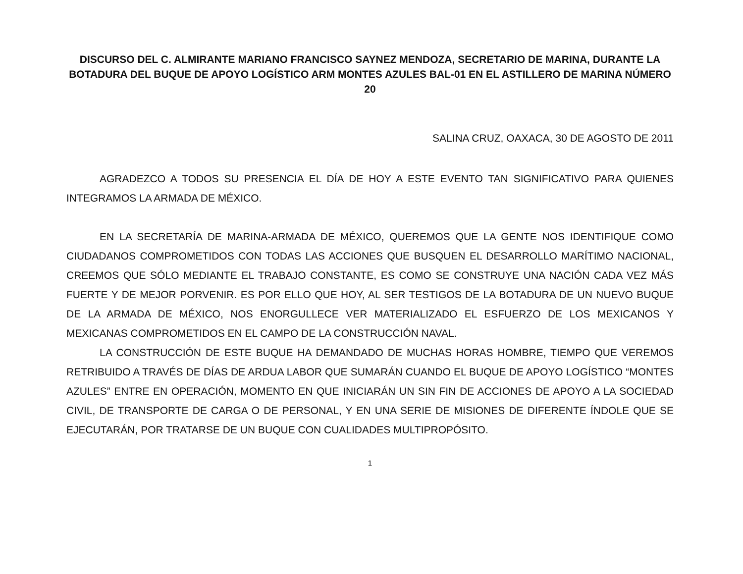DISCURSO DEL C. ALMIRANTE MARIANO FRANCISCO SAYNEZ MENDOZA, SECRETARIO DE MARINA, DURANTE LA BOTADURA DEL BUQUE DE APOYO LOGÍSTICO ARM MONTES AZULES BAL-01 EN EL ASTILLERO DE MARINA NÚMERO 20
SALINA CRUZ, OAXACA, 30 DE AGOSTO DE 2011
AGRADEZCO A TODOS SU PRESENCIA EL DÍA DE HOY A ESTE EVENTO TAN SIGNIFICATIVO PARA QUIENES INTEGRAMOS LA ARMADA DE MÉXICO.
EN LA SECRETARÍA DE MARINA-ARMADA DE MÉXICO, QUEREMOS QUE LA GENTE NOS IDENTIFIQUE COMO CIUDADANOS COMPROMETIDOS CON TODAS LAS ACCIONES QUE BUSQUEN EL DESARROLLO MARÍTIMO NACIONAL, CREEMOS QUE SÓLO MEDIANTE EL TRABAJO CONSTANTE, ES COMO SE CONSTRUYE UNA NACIÓN CADA VEZ MÁS FUERTE Y DE MEJOR PORVENIR. ES POR ELLO QUE HOY, AL SER TESTIGOS DE LA BOTADURA DE UN NUEVO BUQUE DE LA ARMADA DE MÉXICO, NOS ENORGULLECE VER MATERIALIZADO EL ESFUERZO DE LOS MEXICANOS Y MEXICANAS COMPROMETIDOS EN EL CAMPO DE LA CONSTRUCCIÓN NAVAL.
LA CONSTRUCCIÓN DE ESTE BUQUE HA DEMANDADO DE MUCHAS HORAS HOMBRE, TIEMPO QUE VEREMOS RETRIBUIDO A TRAVÉS DE DÍAS DE ARDUA LABOR QUE SUMARÁN CUANDO EL BUQUE DE APOYO LOGÍSTICO “MONTES AZULES” ENTRE EN OPERACIÓN, MOMENTO EN QUE INICIARÁN UN SIN FIN DE ACCIONES DE APOYO A LA SOCIEDAD CIVIL, DE TRANSPORTE DE CARGA O DE PERSONAL, Y EN UNA SERIE DE MISIONES DE DIFERENTE ÍNDOLE QUE SE EJECUTARÁN, POR TRATARSE DE UN BUQUE CON CUALIDADES MULTIPROPÓSITO.
1